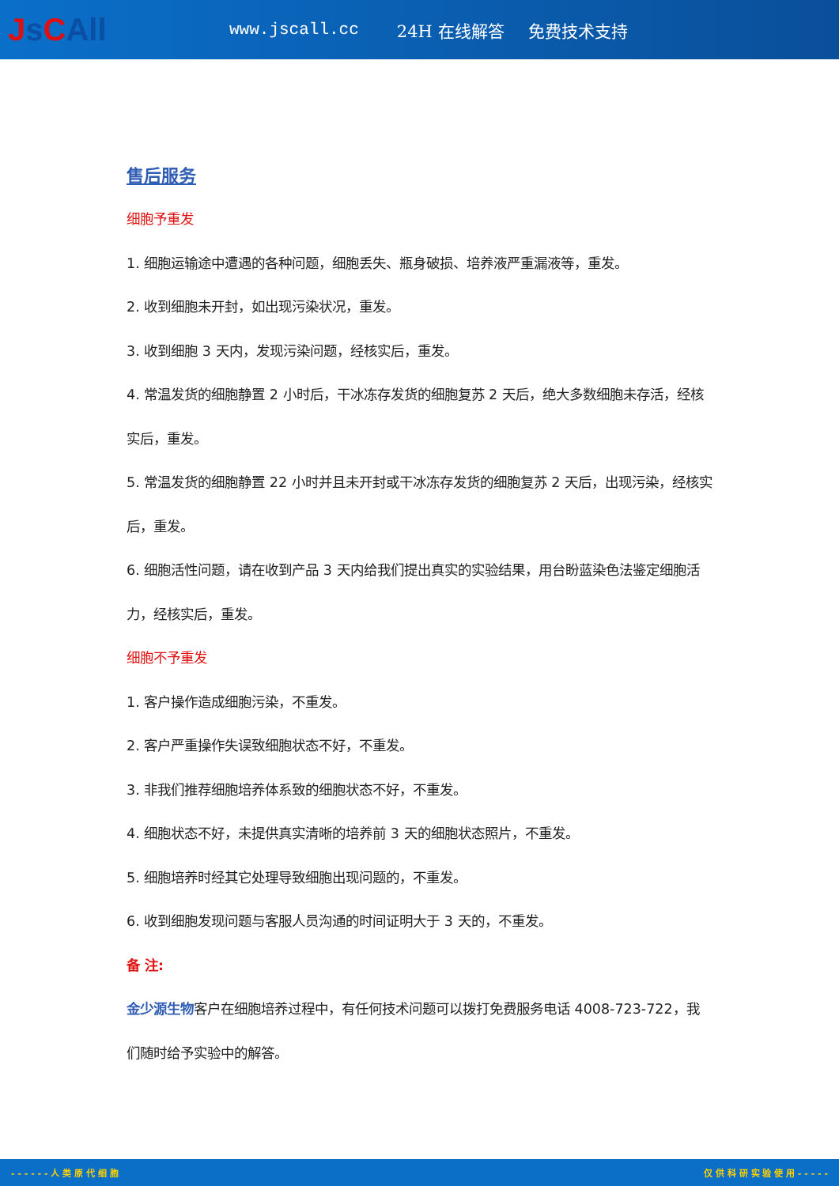Js CAll
www.jscall.cc 24H 在线解答 免费技术支持
售后服务
细胞予重发
1. 细胞运输途中遭遇的各种问题，细胞丢失、瓶身破损、培养液严重漏液等，重发。
2. 收到细胞未开封，如出现污染状况，重发。
3. 收到细胞 3 天内，发现污染问题，经核实后，重发。
4. 常温发货的细胞静置 2 小时后，干冰冻存发货的细胞复苏 2 天后，绝大多数细胞未存活，经核实后，重发。
5. 常温发货的细胞静置 22 小时并且未开封或干冰冻存发货的细胞复苏 2 天后，出现污染，经核实后，重发。
6. 细胞活性问题，请在收到产品 3 天内给我们提出真实的实验结果，用台盼蓝染色法鉴定细胞活力，经核实后，重发。
细胞不予重发
1. 客户操作造成细胞污染，不重发。
2. 客户严重操作失误致细胞状态不好，不重发。
3. 非我们推荐细胞培养体系致的细胞状态不好，不重发。
4. 细胞状态不好，未提供真实清晰的培养前 3 天的细胞状态照片，不重发。
5. 细胞培养时经其它处理导致细胞出现问题的，不重发。
6. 收到细胞发现问题与客服人员沟通的时间证明大于 3 天的，不重发。
备 注:
金少源生物客户在细胞培养过程中，有任何技术问题可以拨打免费服务电话 4008-723-722，我们随时给予实验中的解答。
- - - - - - 人 类 原 代 细 胞 仅 供 科 研 实 验 使 用 - - - - -